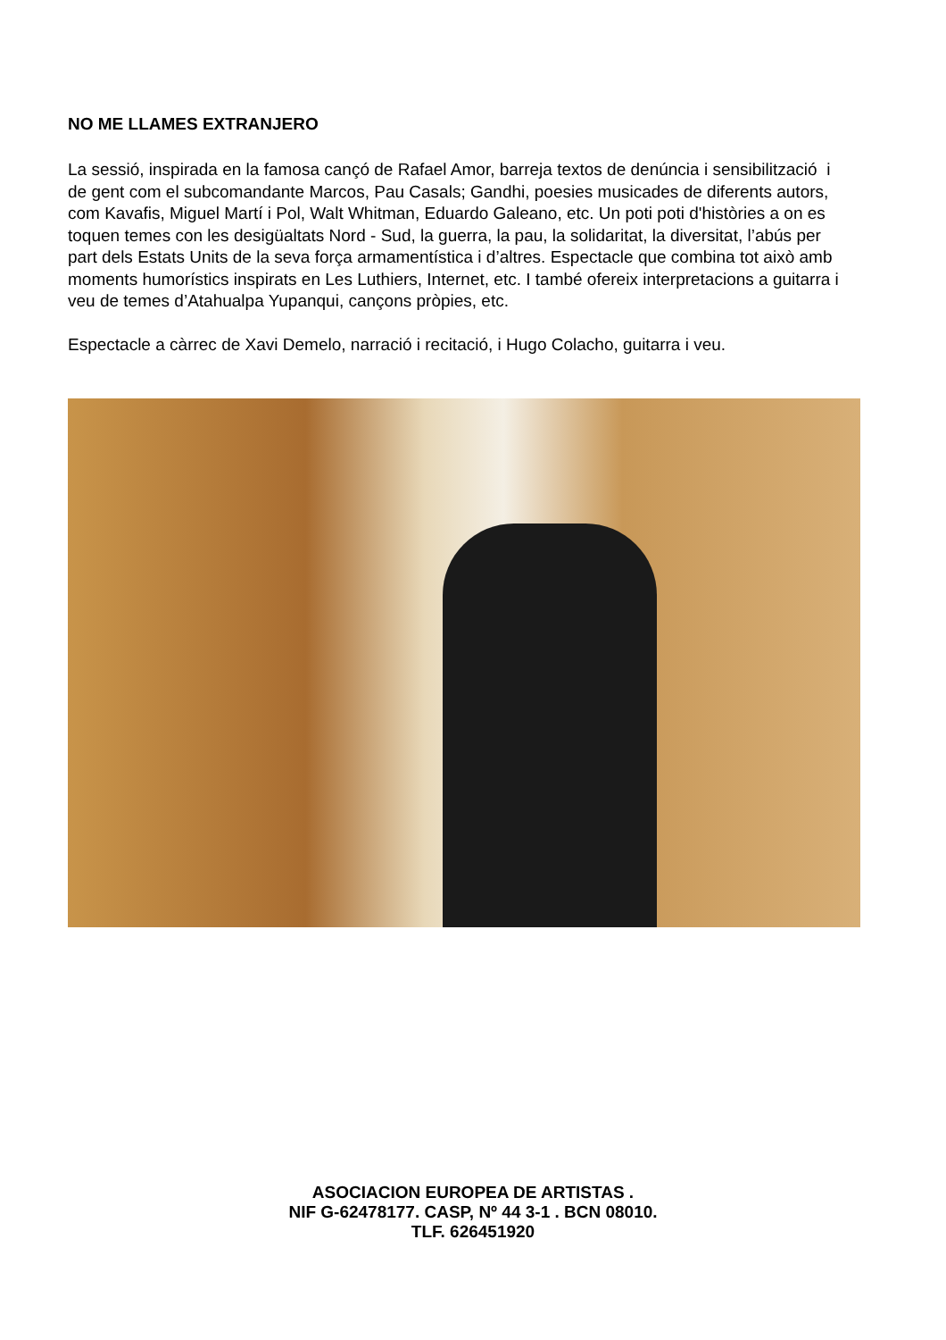NO ME LLAMES EXTRANJERO
La sessió, inspirada en la famosa cançó de Rafael Amor, barreja textos de denúncia i sensibilització i de gent com el subcomandante Marcos, Pau Casals; Gandhi, poesies musicades de diferents autors, com Kavafis, Miguel Martí i Pol, Walt Whitman, Eduardo Galeano, etc. Un poti poti d'històries a on es toquen temes con les desigüaltats Nord - Sud, la guerra, la pau, la solidaritat, la diversitat, l’abús per part dels Estats Units de la seva força armamentística i d’altres. Espectacle que combina tot això amb moments humorístics inspirats en Les Luthiers, Internet, etc. I també ofereix interpretacions a guitarra i veu de temes d’Atahualpa Yupanqui, cançons pròpies, etc.
Espectacle a càrrec de Xavi Demelo, narració i recitació, i Hugo Colacho, guitarra i veu.
ASOCIACION EUROPEA DE ARTISTAS .
NIF G-62478177. CASP, Nº 44 3-1 . BCN 08010.
TLF. 626451920